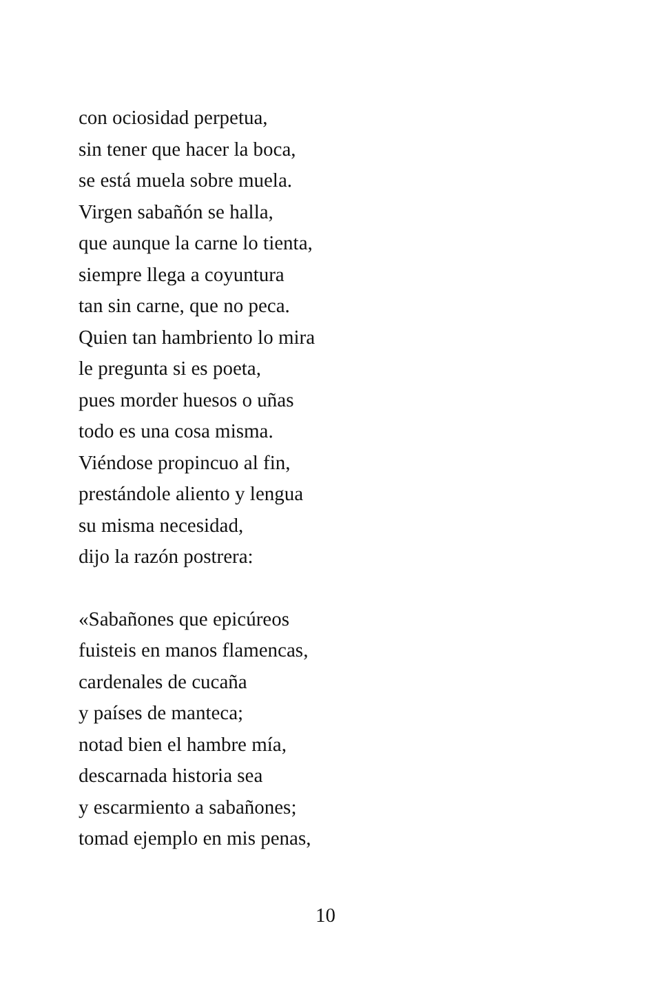con ociosidad perpetua,
sin tener que hacer la boca,
se está muela sobre muela.
Virgen sabañón se halla,
que aunque la carne lo tienta,
siempre llega a coyuntura
tan sin carne, que no peca.
Quien tan hambriento lo mira
le pregunta si es poeta,
pues morder huesos o uñas
todo es una cosa misma.
Viéndose propincuo al fin,
prestándole aliento y lengua
su misma necesidad,
dijo la razón postrera:
«Sabañones que epicúreos
fuisteis en manos flamencas,
cardenales de cucaña
y países de manteca;
notad bien el hambre mía,
descarnada historia sea
y escarmiento a sabañones;
tomad ejemplo en mis penas,
10